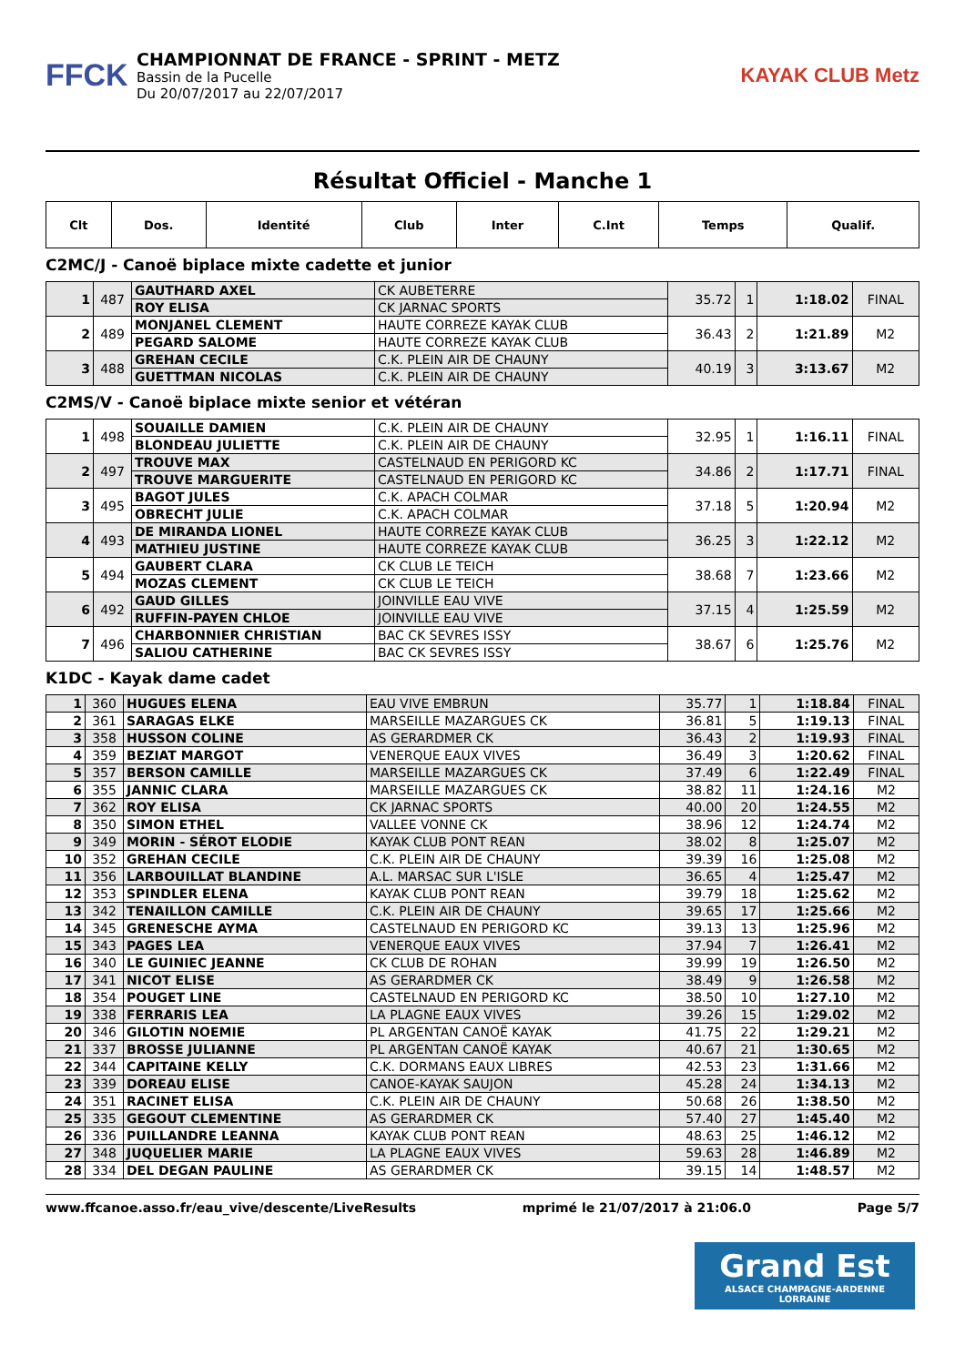FFCK
CHAMPIONNAT DE FRANCE - SPRINT - METZ
Bassin de la Pucelle
Du 20/07/2017 au 22/07/2017
KAYAK CLUB Metz
Résultat Officiel - Manche 1
| Clt | Dos. | Identité | Club | Inter | C.Int | Temps | Qualif. |
| --- | --- | --- | --- | --- | --- | --- | --- |
C2MC/J - Canoë biplace mixte cadette et junior
| 1 | 487 | GAUTHARD AXEL | CK AUBETERRE | 35.72 | 1 | 1:18.02 | FINAL |
| | | ROY ELISA | CK JARNAC SPORTS | | | | |
| 2 | 489 | MONJANEL CLEMENT | HAUTE CORREZE KAYAK CLUB | 36.43 | 2 | 1:21.89 | M2 |
| | | PEGARD SALOME | HAUTE CORREZE KAYAK CLUB | | | | |
| 3 | 488 | GREHAN CECILE | C.K. PLEIN AIR DE CHAUNY | 40.19 | 3 | 3:13.67 | M2 |
| | | GUETTMAN NICOLAS | C.K. PLEIN AIR DE CHAUNY | | | | |
C2MS/V - Canoë biplace mixte senior et vétéran
| 1 | 498 | SOUAILLE DAMIEN | C.K. PLEIN AIR DE CHAUNY | 32.95 | 1 | 1:16.11 | FINAL |
| | | BLONDEAU JULIETTE | C.K. PLEIN AIR DE CHAUNY | | | | |
| 2 | 497 | TROUVE MAX | CASTELNAUD EN PERIGORD KC | 34.86 | 2 | 1:17.71 | FINAL |
| | | TROUVE MARGUERITE | CASTELNAUD EN PERIGORD KC | | | | |
| 3 | 495 | BAGOT JULES | C.K. APACH COLMAR | 37.18 | 5 | 1:20.94 | M2 |
| | | OBRECHT JULIE | C.K. APACH COLMAR | | | | |
| 4 | 493 | DE MIRANDA LIONEL | HAUTE CORREZE KAYAK CLUB | 36.25 | 3 | 1:22.12 | M2 |
| | | MATHIEU JUSTINE | HAUTE CORREZE KAYAK CLUB | | | | |
| 5 | 494 | GAUBERT CLARA | CK CLUB LE TEICH | 38.68 | 7 | 1:23.66 | M2 |
| | | MOZAS CLEMENT | CK CLUB LE TEICH | | | | |
| 6 | 492 | GAUD GILLES | JOINVILLE EAU VIVE | 37.15 | 4 | 1:25.59 | M2 |
| | | RUFFIN-PAYEN CHLOE | JOINVILLE EAU VIVE | | | | |
| 7 | 496 | CHARBONNIER CHRISTIAN | BAC CK SEVRES ISSY | 38.67 | 6 | 1:25.76 | M2 |
| | | SALIOU CATHERINE | BAC CK SEVRES ISSY | | | | |
K1DC - Kayak dame cadet
| 1 | 360 | HUGUES ELENA | EAU VIVE EMBRUN | 35.77 | 1 | 1:18.84 | FINAL |
| 2 | 361 | SARAGAS ELKE | MARSEILLE MAZARGUES CK | 36.81 | 5 | 1:19.13 | FINAL |
| 3 | 358 | HUSSON COLINE | AS GERARDMER CK | 36.43 | 2 | 1:19.93 | FINAL |
| 4 | 359 | BEZIAT MARGOT | VENERQUE EAUX VIVES | 36.49 | 3 | 1:20.62 | FINAL |
| 5 | 357 | BERSON CAMILLE | MARSEILLE MAZARGUES CK | 37.49 | 6 | 1:22.49 | FINAL |
| 6 | 355 | JANNIC CLARA | MARSEILLE MAZARGUES CK | 38.82 | 11 | 1:24.16 | M2 |
| 7 | 362 | ROY ELISA | CK JARNAC SPORTS | 40.00 | 20 | 1:24.55 | M2 |
| 8 | 350 | SIMON ETHEL | VALLEE VONNE CK | 38.96 | 12 | 1:24.74 | M2 |
| 9 | 349 | MORIN - SÉROT ELODIE | KAYAK CLUB PONT REAN | 38.02 | 8 | 1:25.07 | M2 |
| 10 | 352 | GREHAN CECILE | C.K. PLEIN AIR DE CHAUNY | 39.39 | 16 | 1:25.08 | M2 |
| 11 | 356 | LARBOUILLAT BLANDINE | A.L. MARSAC SUR L'ISLE | 36.65 | 4 | 1:25.47 | M2 |
| 12 | 353 | SPINDLER ELENA | KAYAK CLUB PONT REAN | 39.79 | 18 | 1:25.62 | M2 |
| 13 | 342 | TENAILLON CAMILLE | C.K. PLEIN AIR DE CHAUNY | 39.65 | 17 | 1:25.66 | M2 |
| 14 | 345 | GRENESCHE AYMA | CASTELNAUD EN PERIGORD KC | 39.13 | 13 | 1:25.96 | M2 |
| 15 | 343 | PAGES LEA | VENERQUE EAUX VIVES | 37.94 | 7 | 1:26.41 | M2 |
| 16 | 340 | LE GUINIEC JEANNE | CK CLUB DE ROHAN | 39.99 | 19 | 1:26.50 | M2 |
| 17 | 341 | NICOT ELISE | AS GERARDMER CK | 38.49 | 9 | 1:26.58 | M2 |
| 18 | 354 | POUGET LINE | CASTELNAUD EN PERIGORD KC | 38.50 | 10 | 1:27.10 | M2 |
| 19 | 338 | FERRARIS LEA | LA PLAGNE EAUX VIVES | 39.26 | 15 | 1:29.02 | M2 |
| 20 | 346 | GILOTIN NOEMIE | PL ARGENTAN CANOË KAYAK | 41.75 | 22 | 1:29.21 | M2 |
| 21 | 337 | BROSSE JULIANNE | PL ARGENTAN CANOË KAYAK | 40.67 | 21 | 1:30.65 | M2 |
| 22 | 344 | CAPITAINE KELLY | C.K. DORMANS EAUX LIBRES | 42.53 | 23 | 1:31.66 | M2 |
| 23 | 339 | DOREAU ELISE | CANOE-KAYAK SAUJON | 45.28 | 24 | 1:34.13 | M2 |
| 24 | 351 | RACINET ELISA | C.K. PLEIN AIR DE CHAUNY | 50.68 | 26 | 1:38.50 | M2 |
| 25 | 335 | GEGOUT CLEMENTINE | AS GERARDMER CK | 57.40 | 27 | 1:45.40 | M2 |
| 26 | 336 | PUILLANDRE LEANNA | KAYAK CLUB PONT REAN | 48.63 | 25 | 1:46.12 | M2 |
| 27 | 348 | JUQUELIER MARIE | LA PLAGNE EAUX VIVES | 59.63 | 28 | 1:46.89 | M2 |
| 28 | 334 | DEL DEGAN PAULINE | AS GERARDMER CK | 39.15 | 14 | 1:48.57 | M2 |
www.ffcanoe.asso.fr/eau_vive/descente/LiveResults mprimé le 21/07/2017 à 21:06.0 Page 5/7
Grand Est
ALSACE CHAMPAGNE-ARDENNE LORRAINE